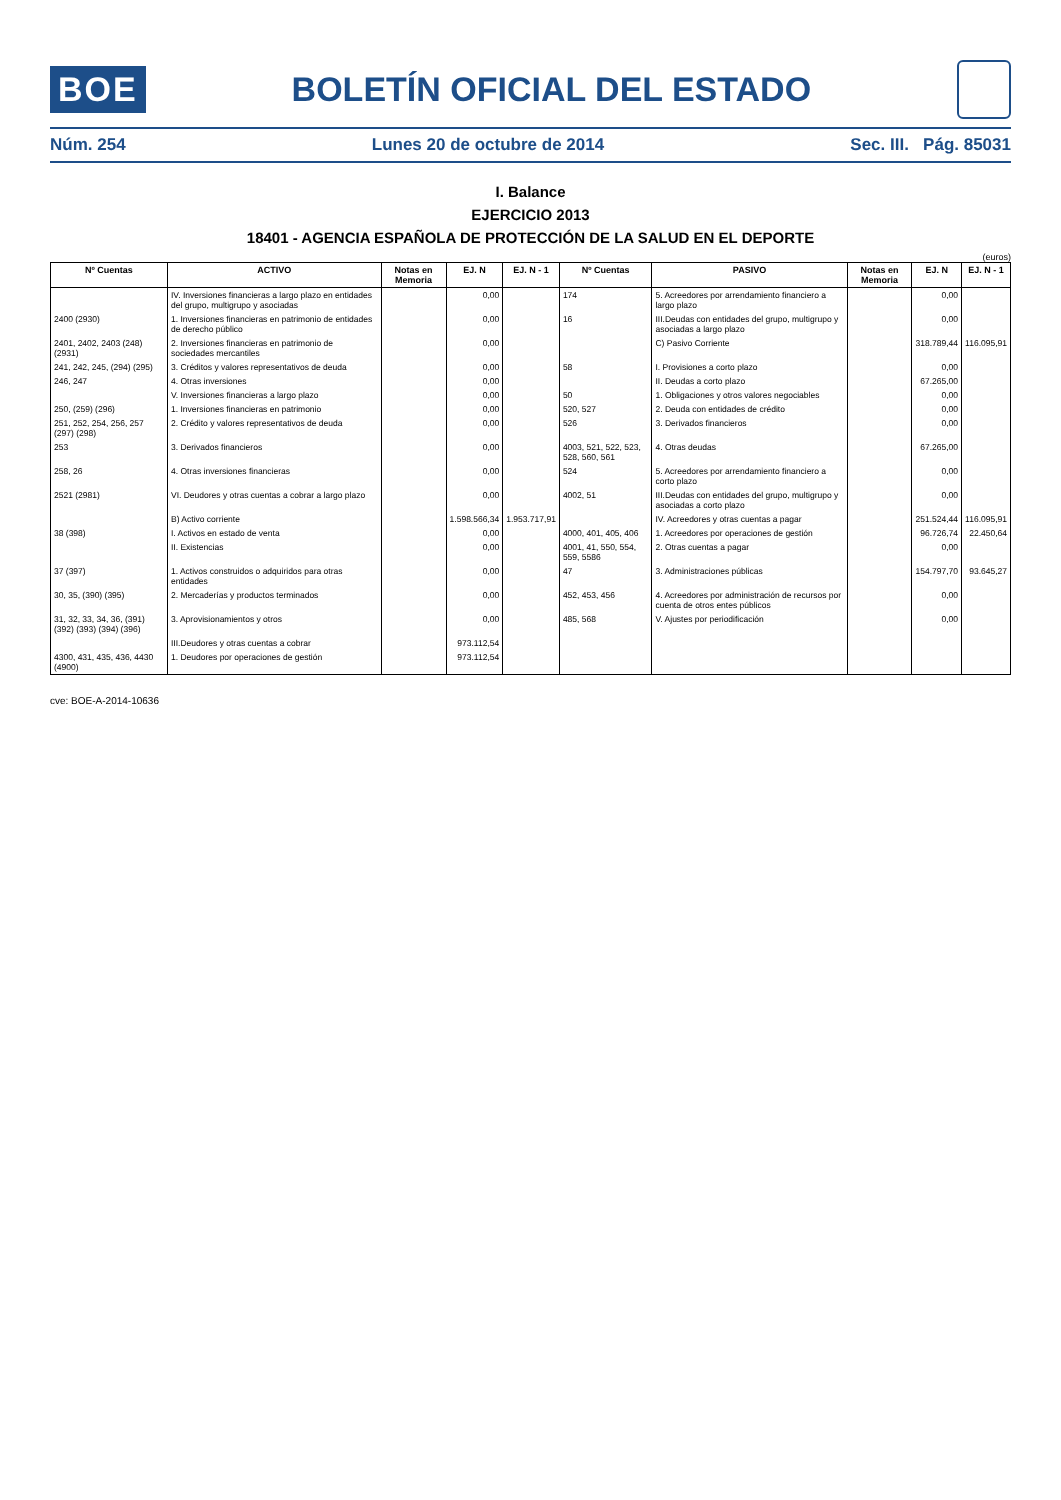BOE
BOLETÍN OFICIAL DEL ESTADO
Núm. 254 Lunes 20 de octubre de 2014 Sec. III. Pág. 85031
I. Balance
EJERCICIO 2013
18401 - AGENCIA ESPAÑOLA DE PROTECCIÓN DE LA SALUD EN EL DEPORTE
(euros)
| Nº Cuentas | ACTIVO | Notas en Memoria | EJ. N | EJ. N - 1 | Nº Cuentas | PASIVO | Notas en Memoria | EJ. N | EJ. N - 1 |
| --- | --- | --- | --- | --- | --- | --- | --- | --- | --- |
| | IV. Inversiones financieras a largo plazo en entidades del grupo, multigrupo y asociadas | | 0,00 | | 174 | 5. Acreedores por arrendamiento financiero a largo plazo | | 0,00 | |
| 2400 (2930) | 1. Inversiones financieras en patrimonio de entidades de derecho público | | 0,00 | | 16 | III.Deudas con entidades del grupo, multigrupo y asociadas a largo plazo | | 0,00 | |
| 2401, 2402, 2403 (248) (2931) | 2. Inversiones financieras en patrimonio de sociedades mercantiles | | 0,00 | | | C) Pasivo Corriente | | 318.789,44 | 116.095,91 |
| 241, 242, 245, (294) (295) | 3. Créditos y valores representativos de deuda | | 0,00 | | 58 | I. Provisiones a corto plazo | | 0,00 | |
| 246, 247 | 4. Otras inversiones | | 0,00 | | | II. Deudas a corto plazo | | 67.265,00 | |
| | V. Inversiones financieras a largo plazo | | 0,00 | | 50 | 1. Obligaciones y otros valores negociables | | 0,00 | |
| 250, (259) (296) | 1. Inversiones financieras en patrimonio | | 0,00 | | 520, 527 | 2. Deuda con entidades de crédito | | 0,00 | |
| 251, 252, 254, 256, 257 (297) (298) | 2. Crédito y valores representativos de deuda | | 0,00 | | 526 | 3. Derivados financieros | | 0,00 | |
| 253 | 3. Derivados financieros | | 0,00 | | 4003, 521, 522, 523, 528, 560, 561 | 4. Otras deudas | | 67.265,00 | |
| 258, 26 | 4. Otras inversiones financieras | | 0,00 | | 524 | 5. Acreedores por arrendamiento financiero a corto plazo | | 0,00 | |
| 2521 (2981) | VI. Deudores y otras cuentas a cobrar a largo plazo | | 0,00 | | 4002, 51 | III.Deudas con entidades del grupo, multigrupo y asociadas a corto plazo | | 0,00 | |
| | B) Activo corriente | | 1.598.566,34 | 1.953.717,91 | | IV. Acreedores y otras cuentas a pagar | | 251.524,44 | 116.095,91 |
| 38 (398) | I. Activos en estado de venta | | 0,00 | | 4000, 401, 405, 406 | 1. Acreedores por operaciones de gestión | | 96.726,74 | 22.450,64 |
| | II. Existencias | | 0,00 | | 4001, 41, 550, 554, 559, 5586 | 2. Otras cuentas a pagar | | 0,00 | |
| 37 (397) | 1. Activos construidos o adquiridos para otras entidades | | 0,00 | | 47 | 3. Administraciones públicas | | 154.797,70 | 93.645,27 |
| 30, 35, (390) (395) | 2. Mercaderías y productos terminados | | 0,00 | | 452, 453, 456 | 4. Acreedores por administración de recursos por cuenta de otros entes públicos | | 0,00 | |
| 31, 32, 33, 34, 36, (391) (392) (393) (394) (396) | 3. Aprovisionamientos y otros | | 0,00 | | 485, 568 | V. Ajustes por periodificación | | 0,00 | |
| | III.Deudores y otras cuentas a cobrar | | 973.112,54 | | | | | | |
| 4300, 431, 435, 436, 4430 (4900) | 1. Deudores por operaciones de gestión | | 973.112,54 | | | | | | |
cve: BOE-A-2014-10636